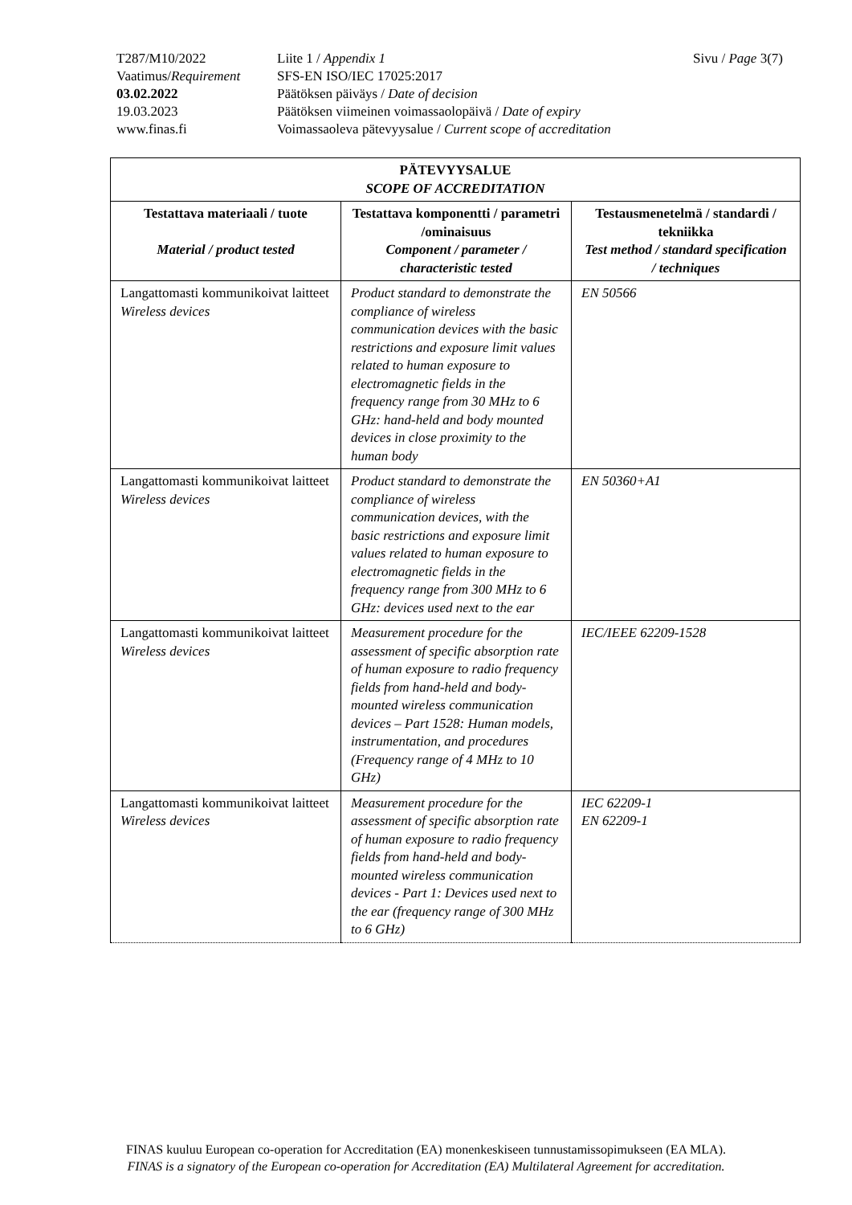| T287/M10/2022 | Liite 1 / Appendix 1 | Sivu / Page 3(7) |
| Vaatimus/ Requirement | SFS-EN ISO/IEC 17025:2017 | |
| 03.02.2022 | Päätöksen päiväys / Date of decision | |
| 19.03.2023 | Päätöksen viimeinen voimassaolopäivä / Date of expiry | |
| www.finas.fi | Voimassaoleva pätevyysalue / Current scope of accreditation | |
| PÄTEVYYSALUE SCOPE OF ACCREDITATION | | |
| --- | --- | --- |
| Testattava materiaali / tuote Material / product tested | Testattava komponentti / parametri /ominaisuus Component / parameter / characteristic tested | Testausmenetelmä / standardi / tekniikka Test method / standard specification / techniques |
| Langattomasti kommunikoivat laitteet Wireless devices | Product standard to demonstrate the compliance of wireless communication devices with the basic restrictions and exposure limit values related to human exposure to electromagnetic fields in the frequency range from 30 MHz to 6 GHz: hand-held and body mounted devices in close proximity to the human body | EN 50566 |
| Langattomasti kommunikoivat laitteet Wireless devices | Product standard to demonstrate the compliance of wireless communication devices, with the basic restrictions and exposure limit values related to human exposure to electromagnetic fields in the frequency range from 300 MHz to 6 GHz: devices used next to the ear | EN 50360+A1 |
| Langattomasti kommunikoivat laitteet Wireless devices | Measurement procedure for the assessment of specific absorption rate of human exposure to radio frequency fields from hand-held and body-mounted wireless communication devices – Part 1528: Human models, instrumentation, and procedures (Frequency range of 4 MHz to 10 GHz) | IEC/IEEE 62209-1528 |
| Langattomasti kommunikoivat laitteet Wireless devices | Measurement procedure for the assessment of specific absorption rate of human exposure to radio frequency fields from hand-held and body-mounted wireless communication devices - Part 1: Devices used next to the ear (frequency range of 300 MHz to 6 GHz) | IEC 62209-1 EN 62209-1 |
FINAS kuuluu European co-operation for Accreditation (EA) monenkeskiseen tunnustamissopimukseen (EA MLA).
FINAS is a signatory of the European co-operation for Accreditation (EA) Multilateral Agreement for accreditation.